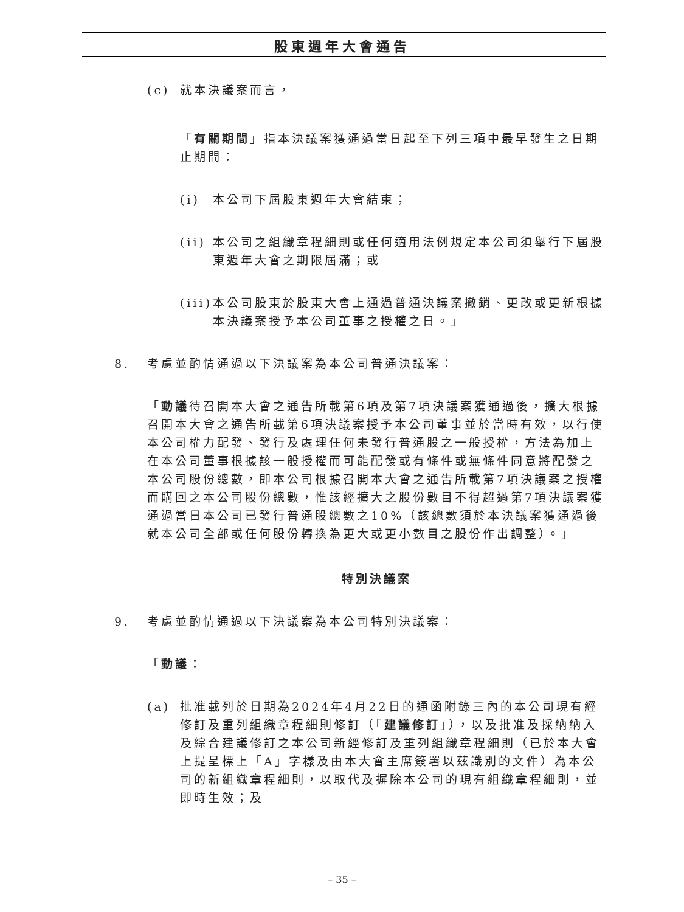股東週年大會通告
(c) 就本決議案而言，
「有關期間」指本決議案獲通過當日起至下列三項中最早發生之日期止期間：
(i) 本公司下屆股東週年大會結束；
(ii) 本公司之組織章程細則或任何適用法例規定本公司須舉行下屆股東週年大會之期限屆滿；或
(iii) 本公司股東於股東大會上通過普通決議案撤銷、更改或更新根據本決議案授予本公司董事之授權之日。」
8. 考慮並酌情通過以下決議案為本公司普通決議案：
「動議待召開本大會之通告所載第6項及第7項決議案獲通過後，擴大根據召開本大會之通告所載第6項決議案授予本公司董事並於當時有效，以行使本公司權力配發、發行及處理任何未發行普通股之一般授權，方法為加上在本公司董事根據該一般授權而可能配發或有條件或無條件同意將配發之本公司股份總數，即本公司根據召開本大會之通告所載第7項決議案之授權而購回之本公司股份總數，惟該經擴大之股份數目不得超過第7項決議案獲通過當日本公司已發行普通股總數之10%（該總數須於本決議案獲通過後就本公司全部或任何股份轉換為更大或更小數目之股份作出調整）。」
特別決議案
9. 考慮並酌情通過以下決議案為本公司特別決議案：
「動議：
(a) 批准載列於日期為2024年4月22日的通函附錄三內的本公司現有經修訂及重列組織章程細則修訂（「建議修訂」），以及批准及採納納入及綜合建議修訂之本公司新經修訂及重列組織章程細則（已於本大會上提呈標上「A」字樣及由本大會主席簽署以茲識別的文件）為本公司的新組織章程細則，以取代及摒除本公司的現有組織章程細則，並即時生效；及
– 35 –